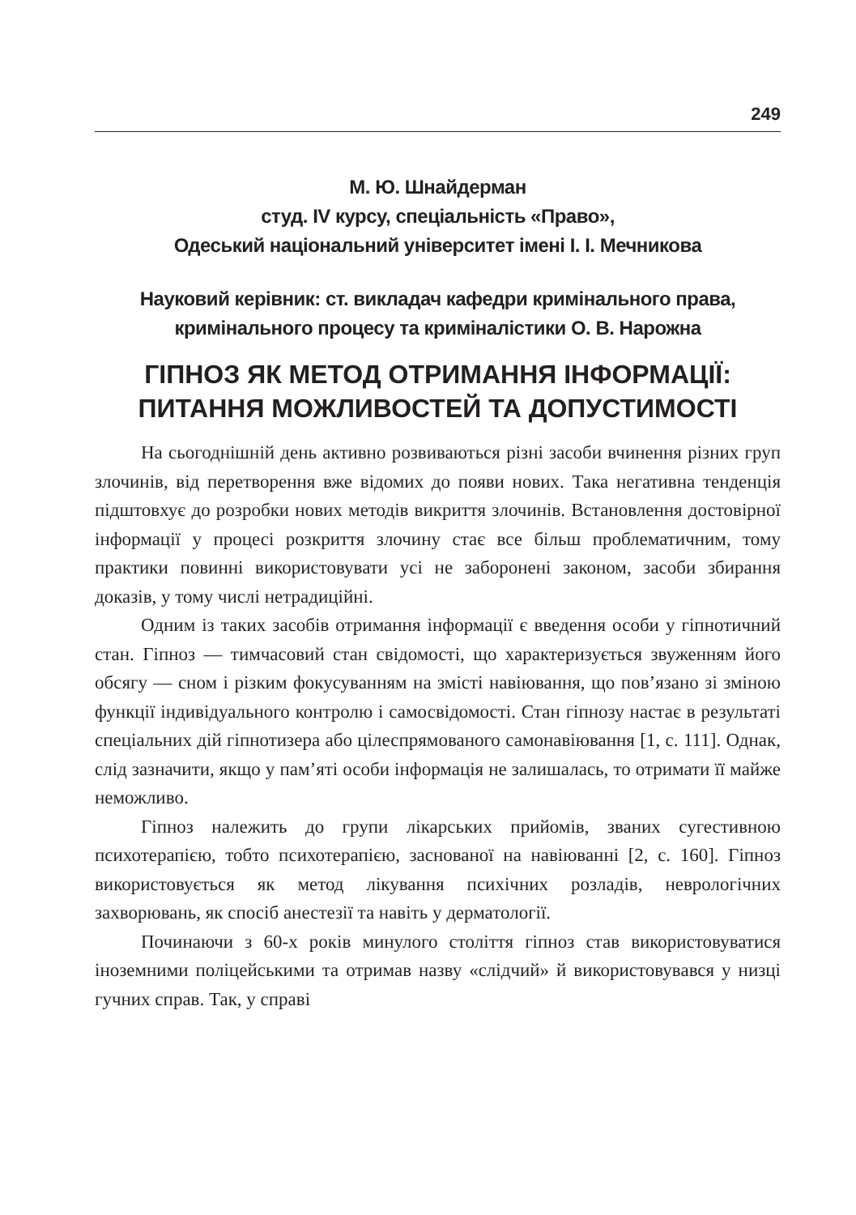249
М. Ю. Шнайдерман
студ. IV курсу, спеціальність «Право»,
Одеський національний університет імені І. І. Мечникова
Науковий керівник: ст. викладач кафедри кримінального права,
кримінального процесу та криміналістики О. В. Нарожна
ГІПНОЗ ЯК МЕТОД ОТРИМАННЯ ІНФОРМАЦІЇ:
ПИТАННЯ МОЖЛИВОСТЕЙ ТА ДОПУСТИМОСТІ
На сьогоднішній день активно розвиваються різні засоби вчинення різних груп злочинів, від перетворення вже відомих до появи нових. Така негативна тенденція підштовхує до розробки нових методів викриття злочинів. Встановлення достовірної інформації у процесі розкриття злочину стає все більш проблематичним, тому практики повинні використовувати усі не заборонені законом, засоби збирання доказів, у тому числі нетрадиційні.
Одним із таких засобів отримання інформації є введення особи у гіпнотичний стан. Гіпноз — тимчасовий стан свідомості, що характеризується звуженням його обсягу — сном і різким фокусуванням на змісті навіювання, що пов’язано зі зміною функції індивідуального контролю і самосвідомості. Стан гіпнозу настає в результаті спеціальних дій гіпнотизера або цілеспрямованого самонавіювання [1, с. 111]. Однак, слід зазначити, якщо у пам’яті особи інформація не залишалась, то отримати її майже неможливо.
Гіпноз належить до групи лікарських прийомів, званих сугестивною психотерапією, тобто психотерапією, заснованої на навіюванні [2, с. 160]. Гіпноз використовується як метод лікування психічних розладів, неврологічних захворювань, як спосіб анестезії та навіть у дерматології.
Починаючи з 60-х років минулого століття гіпноз став використовуватися іноземними поліцейськими та отримав назву «слідчий» й використовувався у низці гучних справ. Так, у справі